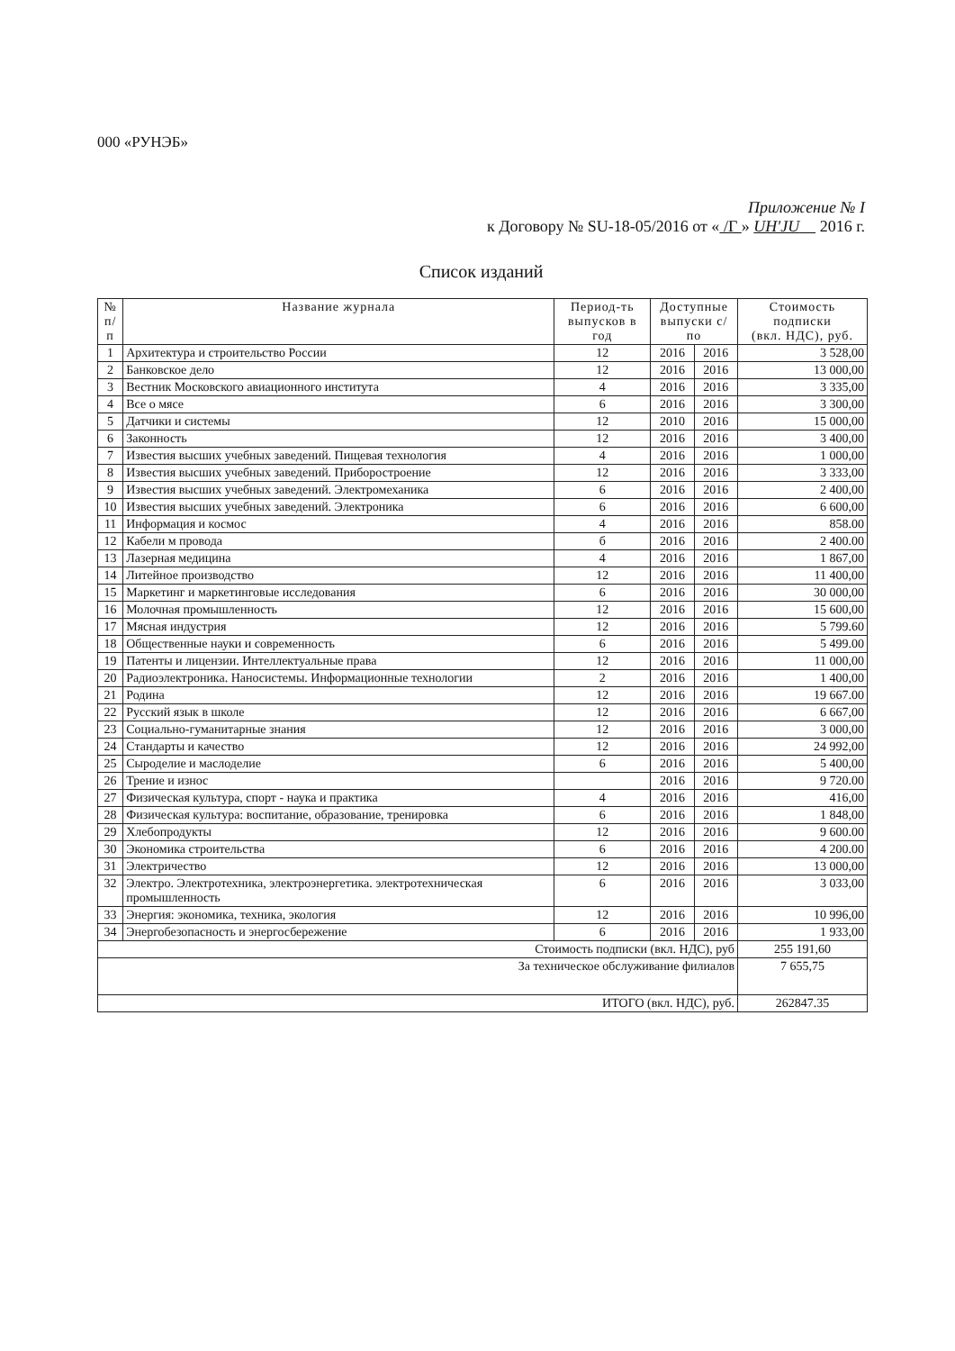000 «РУНЭБ»
Приложение № I
к Договору № SU-18-05/2016 от « /Г » UH'JU 2016 г.
Список изданий
| № п/п | Название журнала | Период-ть выпусков в год | Доступные выпуски с/по | | Стоимость подписки (вкл. НДС), руб. |
| --- | --- | --- | --- | --- | --- |
| 1 | Архитектура и строительство России | 12 | 2016 | 2016 | 3 528,00 |
| 2 | Банковское дело | 12 | 2016 | 2016 | 13 000,00 |
| 3 | Вестник Московского авиационного института | 4 | 2016 | 2016 | 3 335,00 |
| 4 | Все о мясе | 6 | 2016 | 2016 | 3 300,00 |
| 5 | Датчики и системы | 12 | 2010 | 2016 | 15 000,00 |
| 6 | Законность | 12 | 2016 | 2016 | 3 400,00 |
| 7 | Известия высших учебных заведений. Пищевая технология | 4 | 2016 | 2016 | 1 000,00 |
| 8 | Известия высших учебных заведений. Приборостроение | 12 | 2016 | 2016 | 3 333,00 |
| 9 | Известия высших учебных заведений. Электромеханика | 6 | 2016 | 2016 | 2 400,00 |
| 10 | Известия высших учебных заведений. Электроника | 6 | 2016 | 2016 | 6 600,00 |
| 11 | Информация и космос | 4 | 2016 | 2016 | 858.00 |
| 12 | Кабели м провода | б | 2016 | 2016 | 2 400.00 |
| 13 | Лазерная медицина | 4 | 2016 | 2016 | 1 867,00 |
| 14 | Литейное производство | 12 | 2016 | 2016 | 11 400,00 |
| 15 | Маркетинг и маркетинговые исследования | 6 | 2016 | 2016 | 30 000,00 |
| 16 | Молочная промышленность | 12 | 2016 | 2016 | 15 600,00 |
| 17 | Мясная индустрия | 12 | 2016 | 2016 | 5 799.60 |
| 18 | Общественные науки и современность | 6 | 2016 | 2016 | 5 499.00 |
| 19 | Патенты и лицензии. Интеллектуальные права | 12 | 2016 | 2016 | 11 000,00 |
| 20 | Радиоэлектроника. Наносистемы. Информационные технологии | 2 | 2016 | 2016 | 1 400,00 |
| 21 | Родина | 12 | 2016 | 2016 | 19 667.00 |
| 22 | Русский язык в школе | 12 | 2016 | 2016 | 6 667,00 |
| 23 | Социально-гуманитарные знания | 12 | 2016 | 2016 | 3 000,00 |
| 24 | Стандарты и качество | 12 | 2016 | 2016 | 24 992,00 |
| 25 | Сыроделие и маслоделие | 6 | 2016 | 2016 | 5 400,00 |
| 26 | Трение и износ | | 2016 | 2016 | 9 720.00 |
| 27 | Физическая культура, спорт - наука и практика | 4 | 2016 | 2016 | 416,00 |
| 28 | Физическая культура: воспитание, образование, тренировка | 6 | 2016 | 2016 | 1 848,00 |
| 29 | Хлебопродукты | 12 | 2016 | 2016 | 9 600.00 |
| 30 | Экономика строительства | 6 | 2016 | 2016 | 4 200.00 |
| 31 | Электричество | 12 | 2016 | 2016 | 13 000,00 |
| 32 | Электро. Электротехника, электроэнергетика. электротехническая промышленность | 6 | 2016 | 2016 | 3 033,00 |
| 33 | Энергия: экономика, техника, экология | 12 | 2016 | 2016 | 10 996,00 |
| 34 | Энергобезопасность и энергосбережение | 6 | 2016 | 2016 | 1 933,00 |
| Стоимость подписки (вкл. НДС), руб | | | | | 255 191,60 |
| За техническое обслуживание филиалов | | | | | 7 655,75 |
| ИТОГО (вкл. НДС), руб. | | | | | 262847.35 |